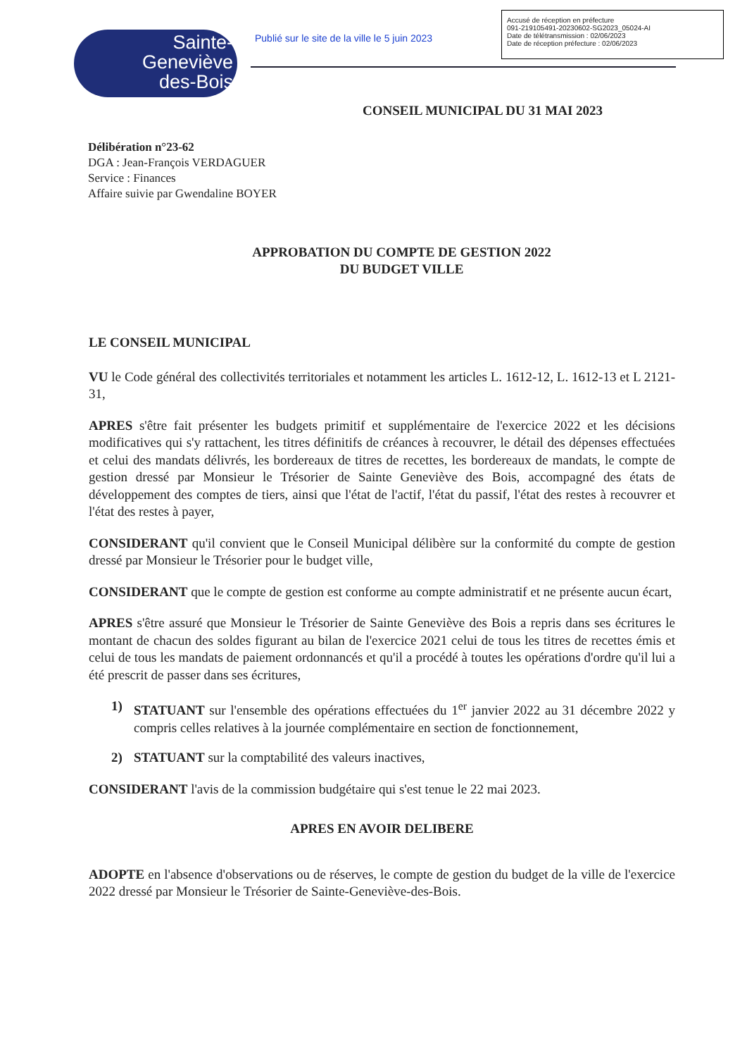Sainte-
Geneviève
des-Bois
Publié sur le site de la ville le 5 juin 2023
Accusé de réception en préfecture
091-219105491-20230602-SG2023_05024-AI
Date de télétransmission : 02/06/2023
Date de réception préfecture : 02/06/2023
CONSEIL MUNICIPAL DU 31 MAI 2023
Délibération n°23-62
DGA : Jean-François VERDAGUER
Service : Finances
Affaire suivie par Gwendaline BOYER
APPROBATION DU COMPTE DE GESTION 2022
DU BUDGET VILLE
LE CONSEIL MUNICIPAL
VU le Code général des collectivités territoriales et notamment les articles L. 1612-12, L. 1612-13 et L 2121-31,
APRES s'être fait présenter les budgets primitif et supplémentaire de l'exercice 2022 et les décisions modificatives qui s'y rattachent, les titres définitifs de créances à recouvrer, le détail des dépenses effectuées et celui des mandats délivrés, les bordereaux de titres de recettes, les bordereaux de mandats, le compte de gestion dressé par Monsieur le Trésorier de Sainte Geneviève des Bois, accompagné des états de développement des comptes de tiers, ainsi que l'état de l'actif, l'état du passif, l'état des restes à recouvrer et l'état des restes à payer,
CONSIDERANT qu'il convient que le Conseil Municipal délibère sur la conformité du compte de gestion dressé par Monsieur le Trésorier pour le budget ville,
CONSIDERANT que le compte de gestion est conforme au compte administratif et ne présente aucun écart,
APRES s'être assuré que Monsieur le Trésorier de Sainte Geneviève des Bois a repris dans ses écritures le montant de chacun des soldes figurant au bilan de l'exercice 2021 celui de tous les titres de recettes émis et celui de tous les mandats de paiement ordonnancés et qu'il a procédé à toutes les opérations d'ordre qu'il lui a été prescrit de passer dans ses écritures,
1) STATUANT sur l'ensemble des opérations effectuées du 1<sup>er</sup> janvier 2022 au 31 décembre 2022 y compris celles relatives à la journée complémentaire en section de fonctionnement,
2) STATUANT sur la comptabilité des valeurs inactives,
CONSIDERANT l'avis de la commission budgétaire qui s'est tenue le 22 mai 2023.
APRES EN AVOIR DELIBERE
ADOPTE en l'absence d'observations ou de réserves, le compte de gestion du budget de la ville de l'exercice 2022 dressé par Monsieur le Trésorier de Sainte-Geneviève-des-Bois.